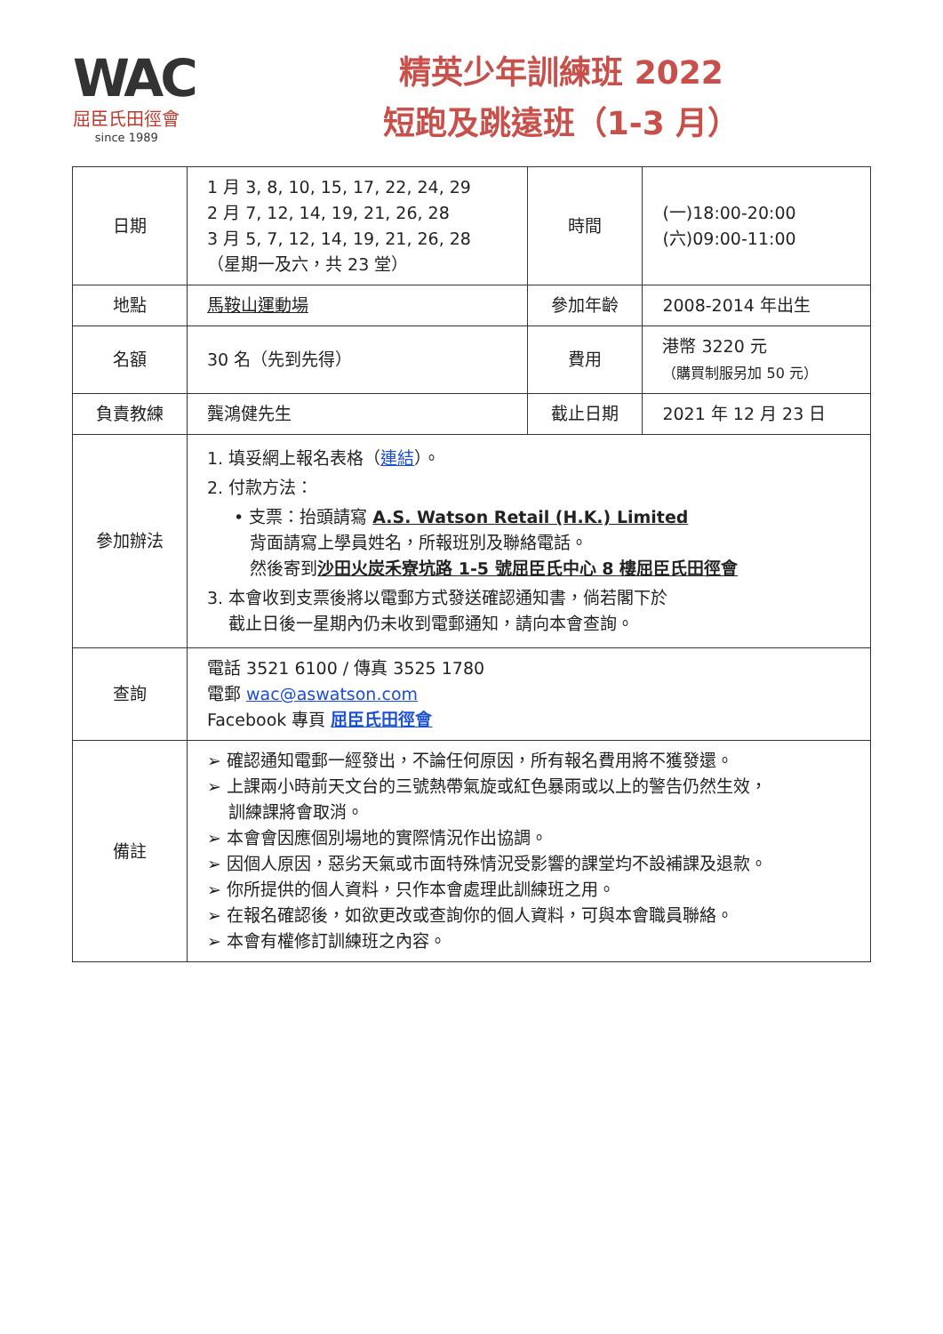WAC
屈臣氏田徑會
since 1989
精英少年訓練班 2022
短跑及跳遠班（1-3 月）
| 日期 | 1 月 3, 8, 10, 15, 17, 22, 24, 29 2 月 7, 12, 14, 19, 21, 26, 28 3 月 5, 7, 12, 14, 19, 21, 26, 28 （星期一及六，共 23 堂） | 時間 | (一)18:00-20:00 (六)09:00-11:00 |
| 地點 | 馬鞍山運動場 | 參加年齡 | 2008-2014 年出生 |
| 名額 | 30 名（先到先得） | 費用 | 港幣 3220 元 （購買制服另加 50 元） |
| 負責教練 | 龔鴻健先生 | 截止日期 | 2021 年 12 月 23 日 |
| 參加辦法 | 1. 填妥網上報名表格（ 連結 ）。 2. 付款方法： • 支票：抬頭請寫 A.S. Watson Retail (H.K.) Limited 背面請寫上學員姓名，所報班別及聯絡電話。 然後寄到 沙田火炭禾寮坑路 1-5 號屈臣氏中心 8 樓屈臣氏田徑會 3. 本會收到支票後將以電郵方式發送確認通知書，倘若閣下於 截止日後一星期內仍未收到電郵通知，請向本會查詢。 | | |
| 查詢 | 電話 3521 6100 / 傳真 3525 1780 電郵 wac@aswatson.com Facebook 專頁 屈臣氏田徑會 | | |
| 備註 | ➢ 確認通知電郵一經發出，不論任何原因，所有報名費用將不獲發還。 ➢ 上課兩小時前天文台的三號熱帶氣旋或紅色暴雨或以上的警告仍然生效， 訓練課將會取消。 ➢ 本會會因應個別場地的實際情況作出協調。 ➢ 因個人原因，惡劣天氣或市面特殊情況受影響的課堂均不設補課及退款。 ➢ 你所提供的個人資料，只作本會處理此訓練班之用。 ➢ 在報名確認後，如欲更改或查詢你的個人資料，可與本會職員聯絡。 ➢ 本會有權修訂訓練班之內容。 | | |